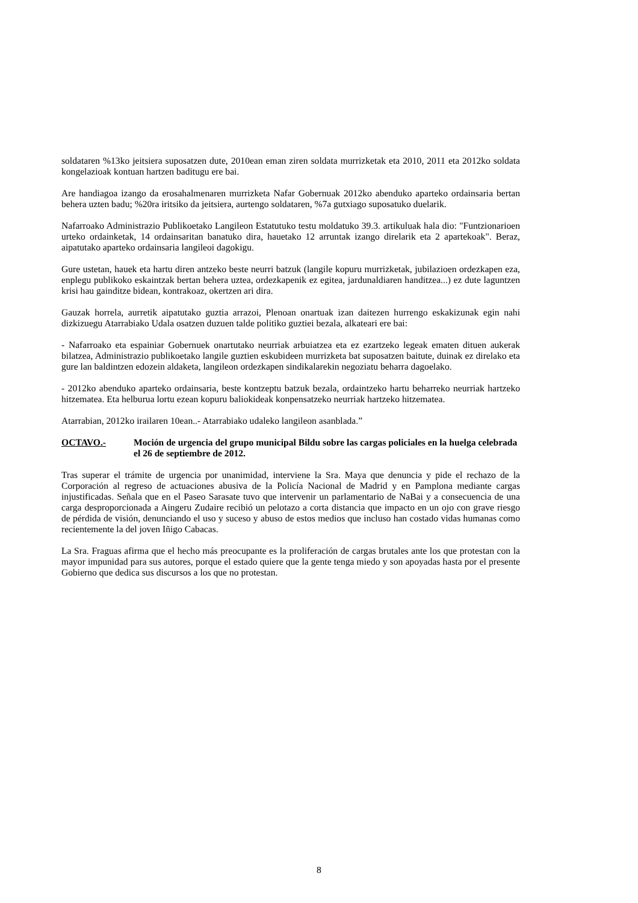soldataren %13ko jeitsiera suposatzen dute, 2010ean eman ziren soldata murrizketak eta 2010, 2011 eta 2012ko soldata kongelazioak kontuan hartzen baditugu ere bai.
Are handiagoa izango da erosahalmenaren murrizketa Nafar Gobernuak 2012ko abenduko aparteko ordainsaria bertan behera uzten badu; %20ra iritsiko da jeitsiera, aurtengo soldataren, %7a gutxiago suposatuko duelarik.
Nafarroako Administrazio Publikoetako Langileon Estatutuko testu moldatuko 39.3. artikuluak hala dio: "Funtzionarioen urteko ordainketak, 14 ordainsaritan banatuko dira, hauetako 12 arruntak izango direlarik eta 2 apartekoak". Beraz, aipatutako aparteko ordainsaria langileoi dagokigu.
Gure ustetan, hauek eta hartu diren antzeko beste neurri batzuk (langile kopuru murrizketak, jubilazioen ordezkapen eza, enplegu publikoko eskaintzak bertan behera uztea, ordezkapenik ez egitea, jardunaldiaren handitzea...) ez dute laguntzen krisi hau gainditze bidean, kontrakoaz, okertzen ari dira.
Gauzak horrela, aurretik aipatutako guztia arrazoi, Plenoan onartuak izan daitezen hurrengo eskakizunak egin nahi dizkizuegu Atarrabiako Udala osatzen duzuen talde politiko guztiei bezala, alkateari ere bai:
- Nafarroako eta espainiar Gobernuek onartutako neurriak arbuiatzea eta ez ezartzeko legeak ematen dituen aukerak bilatzea, Administrazio publikoetako langile guztien eskubideen murrizketa bat suposatzen baitute, duinak ez direlako eta gure lan baldintzen edozein aldaketa, langileon ordezkapen sindikalarekin negoziatu beharra dagoelako.
- 2012ko abenduko aparteko ordainsaria, beste kontzeptu batzuk bezala, ordaintzeko hartu beharreko neurriak hartzeko hitzematea. Eta helburua lortu ezean kopuru baliokideak konpensatzeko neurriak hartzeko hitzematea.
Atarrabian, 2012ko irailaren 10ean..- Atarrabiako udaleko langileon asanblada.”
OCTAVO.- Moción de urgencia del grupo municipal Bildu sobre las cargas policiales en la huelga celebrada el 26 de septiembre de 2012.
Tras superar el trámite de urgencia por unanimidad, interviene la Sra. Maya que denuncia y pide el rechazo de la Corporación al regreso de actuaciones abusiva de la Policía Nacional de Madrid y en Pamplona mediante cargas injustificadas. Señala que en el Paseo Sarasate tuvo que intervenir un parlamentario de NaBai y a consecuencia de una carga desproporcionada a Aingeru Zudaire recibió un pelotazo a corta distancia que impacto en un ojo con grave riesgo de pérdida de visión, denunciando el uso y suceso y abuso de estos medios que incluso han costado vidas humanas como recientemente la del joven Iñigo Cabacas.
La Sra. Fraguas afirma que el hecho más preocupante es la proliferación de cargas brutales ante los que protestan con la mayor impunidad para sus autores, porque el estado quiere que la gente tenga miedo y son apoyadas hasta por el presente Gobierno que dedica sus discursos a los que no protestan.
8